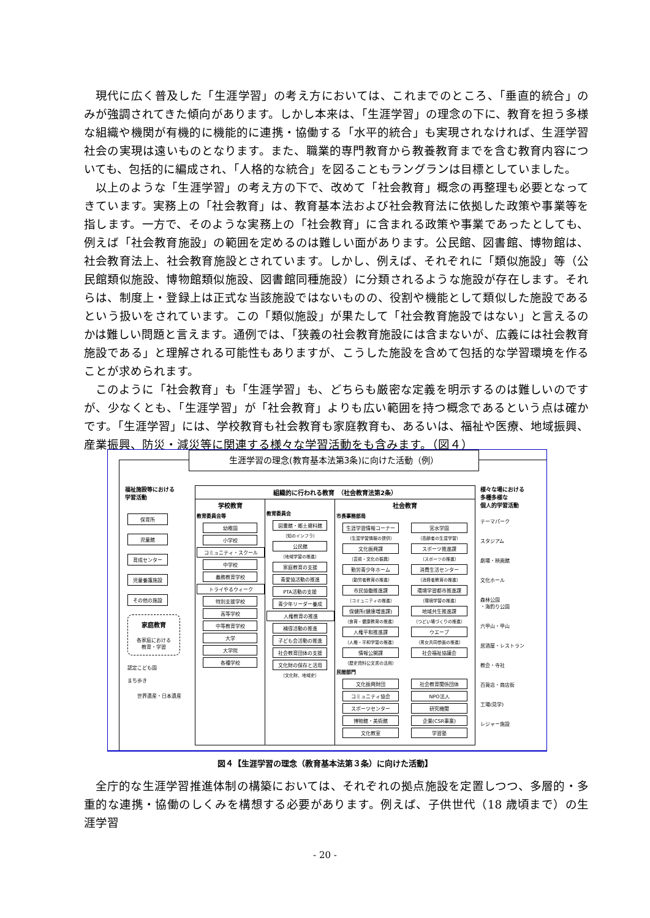現代に広く普及した「生涯学習」の考え方においては、これまでのところ、「垂直的統合」のみが強調されてきた傾向があります。しかし本来は、「生涯学習」の理念の下に、教育を担う多様な組織や機関が有機的に機能的に連携・協働する「水平的統合」も実現されなければ、生涯学習社会の実現は遠いものとなります。また、職業的専門教育から教養教育までを含む教育内容についても、包括的に編成され、「人格的な統合」を図ることもラングランは目標としていました。
以上のような「生涯学習」の考え方の下で、改めて「社会教育」概念の再整理も必要となってきています。実務上の「社会教育」は、教育基本法および社会教育法に依拠した政策や事業等を指します。一方で、そのような実務上の「社会教育」に含まれる政策や事業であったとしても、例えば「社会教育施設」の範囲を定めるのは難しい面があります。公民館、図書館、博物館は、社会教育法上、社会教育施設とされています。しかし、例えば、それぞれに「類似施設」等（公民館類似施設、博物館類似施設、図書館同種施設）に分類されるような施設が存在します。それらは、制度上・登録上は正式な当該施設ではないものの、役割や機能として類似した施設であるという扱いをされています。この「類似施設」が果たして「社会教育施設ではない」と言えるのかは難しい問題と言えます。通例では、「狭義の社会教育施設には含まないが、広義には社会教育施設である」と理解される可能性もありますが、こうした施設を含めて包括的な学習環境を作ることが求められます。
このように「社会教育」も「生涯学習」も、どちらも厳密な定義を明示するのは難しいのですが、少なくとも、「生涯学習」が「社会教育」よりも広い範囲を持つ概念であるという点は確かです。「生涯学習」には、学校教育も社会教育も家庭教育も、あるいは、福祉や医療、地域振興、産業振興、防災・減災等に関連する様々な学習活動をも含みます。（図４）
生涯学習の理念(教育基本法第3条)に向けた活動（例）
福祉施設等における
学習活動
保育所
児童館
育成センター
児童養護施設
その他の施設
家庭教育
各家庭における
教育・学習
認定こども園
まち歩き
世界遺産・日本遺産
組織的に行われる教育　（社会教育法第2条）
学校教育
教育委員会等
幼稚園
小学校
コミュニティ・スクール
中学校
義務教育学校
トライやるウィーク
特別支援学校
高等学校
中等教育学校
大学
大学院
各種学校
教育委員会
図書館・郷土資料館
（知のインフラ）
公民館
（地域学習の推進）
家庭教育の支援
青愛協活動の推進
PTA活動の支援
青少年リーダー養成
人権教育の推進
補導活動の推進
子ども会活動の推進
社会教育団体の支援
文化財の保存と活用
（文化財、地域史）
社会教育
市長事務部局
生涯学習情報コーナー
（生涯学習情報の提供）
文化振興課
（芸術・文化の振興）
勤労青少年ホーム
（勤労者教育の推進）
市民協働推進課
（コミュニティの推進）
保健所(健康増進課)
（食育・健康教育の推進）
人権平和推進課
（人権・平和学習の推進）
情報公開課
（歴史資料公文書の活用）
宮水学園
（高齢者の生涯学習）
スポーツ推進課
（スポーツの推進）
消費生活センター
（消費者教育の推進）
環境学習都市推進課
（環境学習の推進）
地域共生推進課
（つどい場づくりの推進）
ウエーブ
（男女共同参画の推進）
社会福祉協議会
民間部門
文化振興財団
コミュニティ協会
スポーツセンター
博物館・美術館
文化教室
社会教育関係団体
NPO法人
研究機関
企業(CSR事業)
学習塾
様々な場における
多種多様な
個人的学習活動
テーマパーク
スタジアム
劇場・映画館
文化ホール
森林公園
・海釣り公園
六甲山・甲山
居酒屋・レストラン
教会・寺社
百貨店・商店街
工場(見学)
レジャー施設
図４【生涯学習の理念（教育基本法第３条）に向けた活動】
全庁的な生涯学習推進体制の構築においては、それぞれの拠点施設を定置しつつ、多層的・多重的な連携・協働のしくみを構想する必要があります。例えば、子供世代（18 歳頃まで）の生涯学習
- 20 -